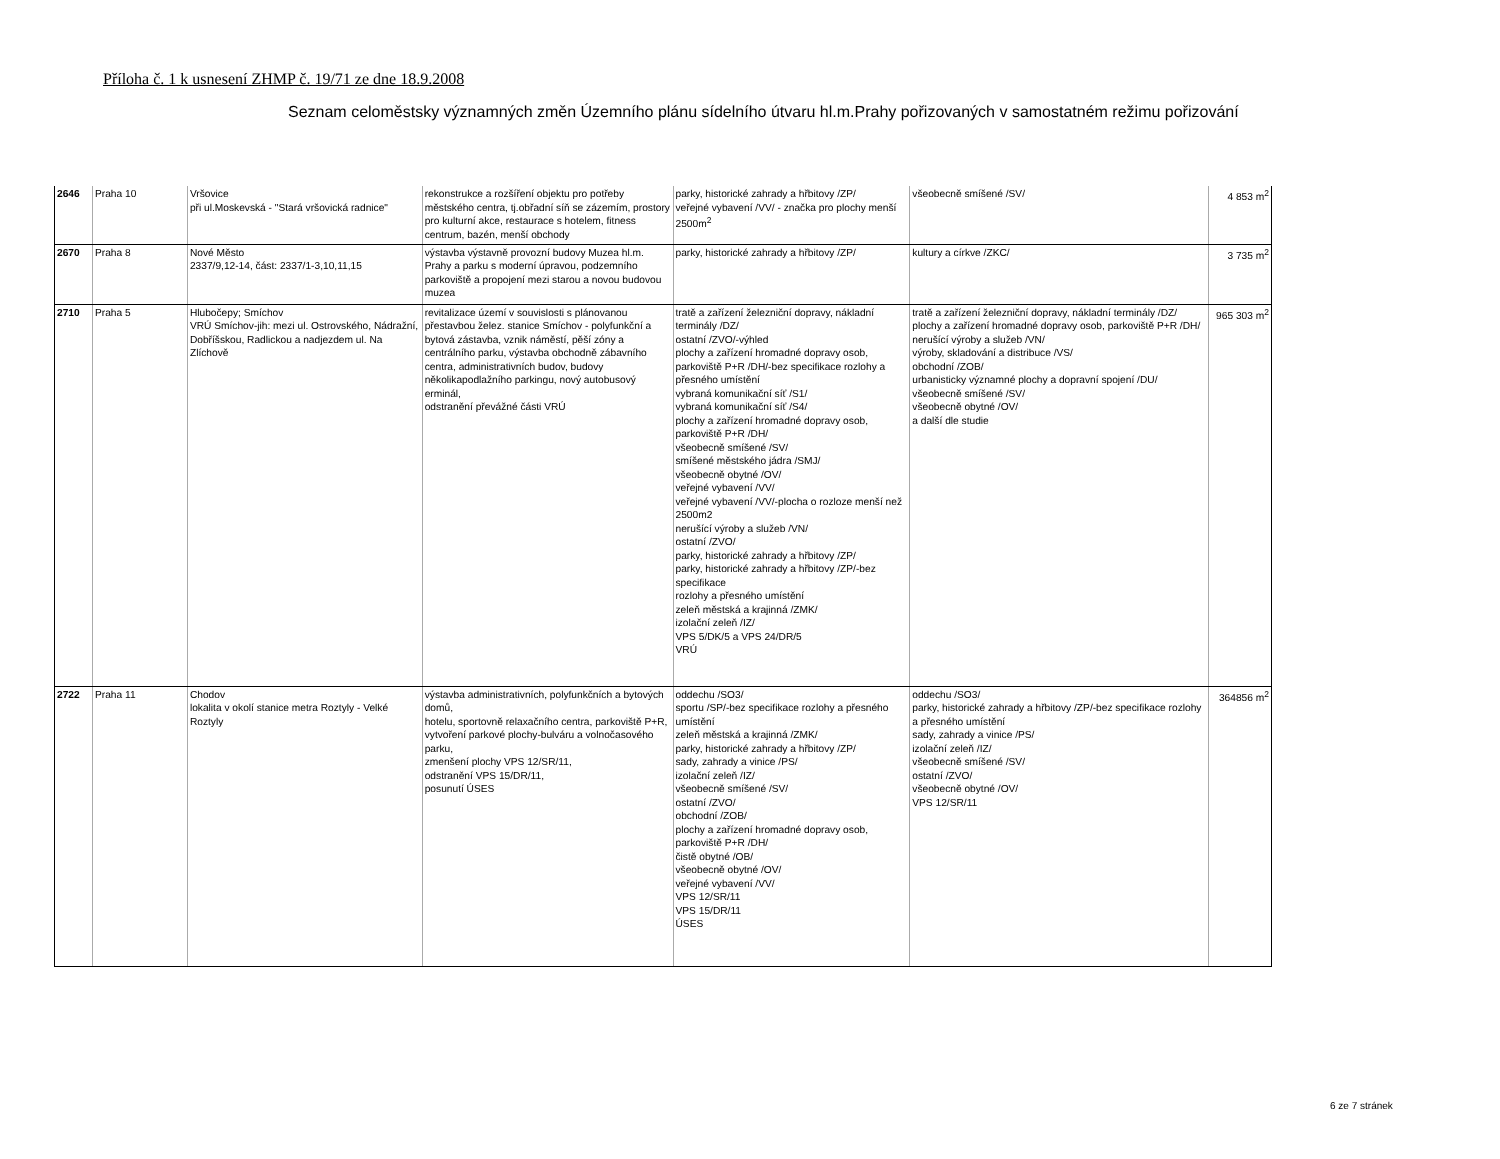Příloha č. 1 k usnesení ZHMP č. 19/71 ze dne 18.9.2008
Seznam celoměstsky významných změn Územního plánu sídelního útvaru hl.m.Prahy pořizovaných v samostatném režimu pořizování
| 2646 | Praha 10 | Vršovice při ul.Moskevská - "Stará vršovická radnice" | rekonstrukce a rozšíření objektu pro potřeby městského centra, tj.obřadní síň se zázemím, prostory pro kulturní akce, restaurace s hotelem, fitness centrum, bazén, menší obchody | parky, historické zahrady a hřbitovy /ZP/ veřejné vybavení /VV/ - značka pro plochy menší 2500m<sup>2</sup> | všeobecně smíšené /SV/ | 4 853 m<sup>2</sup> |
| 2670 | Praha 8 | Nové Město 2337/9,12-14, část: 2337/1-3,10,11,15 | výstavba výstavně provozní budovy Muzea hl.m. Prahy a parku s moderní úpravou, podzemního parkoviště a propojení mezi starou a novou budovou muzea | parky, historické zahrady a hřbitovy /ZP/ | kultury a církve /ZKC/ | 3 735 m<sup>2</sup> |
| 2710 | Praha 5 | Hlubočepy; Smíchov VRÚ Smíchov-jih: mezi ul. Ostrovského, Nádražní, Dobříšskou, Radlickou a nadjezdem ul. Na Zlíchově | revitalizace území v souvislosti s plánovanou přestavbou želez. stanice Smíchov - polyfunkční a bytová zástavba, vznik náměstí, pěší zóny a centrálního parku, výstavba obchodně zábavního centra, administrativních budov, budovy několikapodlažního parkingu, nový autobusový erminál, odstranění převážné části VRÚ | tratě a zařízení železniční dopravy, nákladní terminály /DZ/ ostatní /ZVO/-výhled plochy a zařízení hromadné dopravy osob, parkoviště P+R /DH/-bez specifikace rozlohy a přesného umístění vybraná komunikační síť /S1/ vybraná komunikační síť /S4/ plochy a zařízení hromadné dopravy osob, parkoviště P+R /DH/ všeobecně smíšené /SV/ smíšené městského jádra /SMJ/ všeobecně obytné /OV/ veřejné vybavení /VV/ veřejné vybavení /VV/-plocha o rozloze menší než 2500m2 nerušící výroby a služeb /VN/ ostatní /ZVO/ parky, historické zahrady a hřbitovy /ZP/ parky, historické zahrady a hřbitovy /ZP/-bez specifikace rozlohy a přesného umístění zeleň městská a krajinná /ZMK/ izolační zeleň /IZ/ VPS 5/DK/5 a VPS 24/DR/5 VRÚ | tratě a zařízení železniční dopravy, nákladní terminály /DZ/ plochy a zařízení hromadné dopravy osob, parkoviště P+R /DH/ nerušící výroby a služeb /VN/ výroby, skladování a distribuce /VS/ obchodní /ZOB/ urbanisticky významné plochy a dopravní spojení /DU/ všeobecně smíšené /SV/ všeobecně obytné /OV/ a další dle studie | 965 303 m<sup>2</sup> |
| 2722 | Praha 11 | Chodov lokalita v okolí stanice metra Roztyly - Velké Roztyly | výstavba administrativních, polyfunkčních a bytových domů, hotelu, sportovně relaxačního centra, parkoviště P+R, vytvoření parkové plochy-bulváru a volnočasového parku, zmenšení plochy VPS 12/SR/11, odstranění VPS 15/DR/11, posunutí ÚSES | oddechu /SO3/ sportu /SP/-bez specifikace rozlohy a přesného umístění zeleň městská a krajinná /ZMK/ parky, historické zahrady a hřbitovy /ZP/ sady, zahrady a vinice /PS/ izolační zeleň /IZ/ všeobecně smíšené /SV/ ostatní /ZVO/ obchodní /ZOB/ plochy a zařízení hromadné dopravy osob, parkoviště P+R /DH/ čistě obytné /OB/ všeobecně obytné /OV/ veřejné vybavení /VV/ VPS 12/SR/11 VPS 15/DR/11 ÚSES | oddechu /SO3/ parky, historické zahrady a hřbitovy /ZP/-bez specifikace rozlohy a přesného umístění sady, zahrady a vinice /PS/ izolační zeleň /IZ/ všeobecně smíšené /SV/ ostatní /ZVO/ všeobecně obytné /OV/ VPS 12/SR/11 | 364856 m<sup>2</sup> |
6 ze 7 stránek